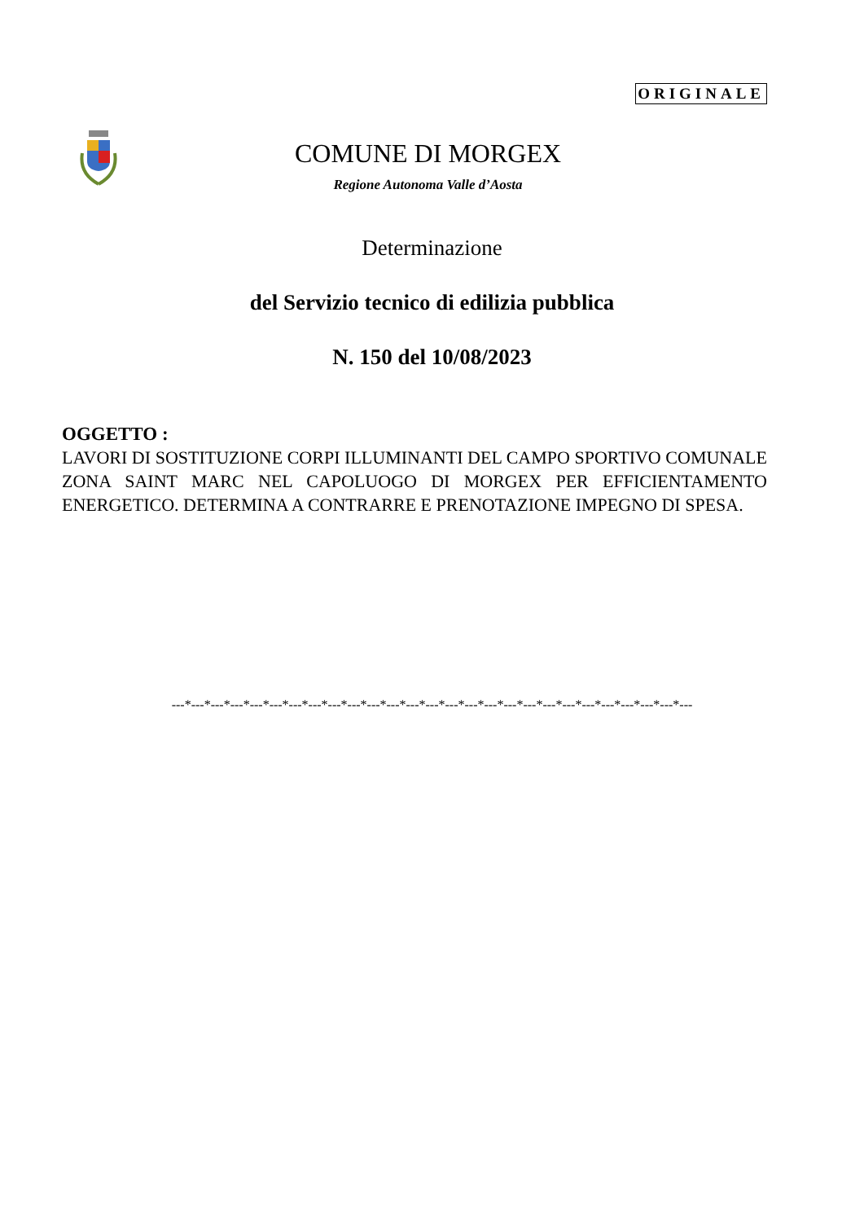ORIGINALE
COMUNE DI MORGEX
Regione Autonoma Valle d’Aosta
Determinazione
del Servizio tecnico di edilizia pubblica
N. 150 del 10/08/2023
OGGETTO :
LAVORI DI SOSTITUZIONE CORPI ILLUMINANTI DEL CAMPO SPORTIVO COMUNALE ZONA SAINT MARC NEL CAPOLUOGO DI MORGEX PER EFFICIENTAMENTO ENERGETICO. DETERMINA A CONTRARRE E PRENOTAZIONE IMPEGNO DI SPESA.
---*---*---*---*---*---*---*---*---*---*---*---*---*---*---*---*---*---*---*---*---*---*---*---*---*---*---